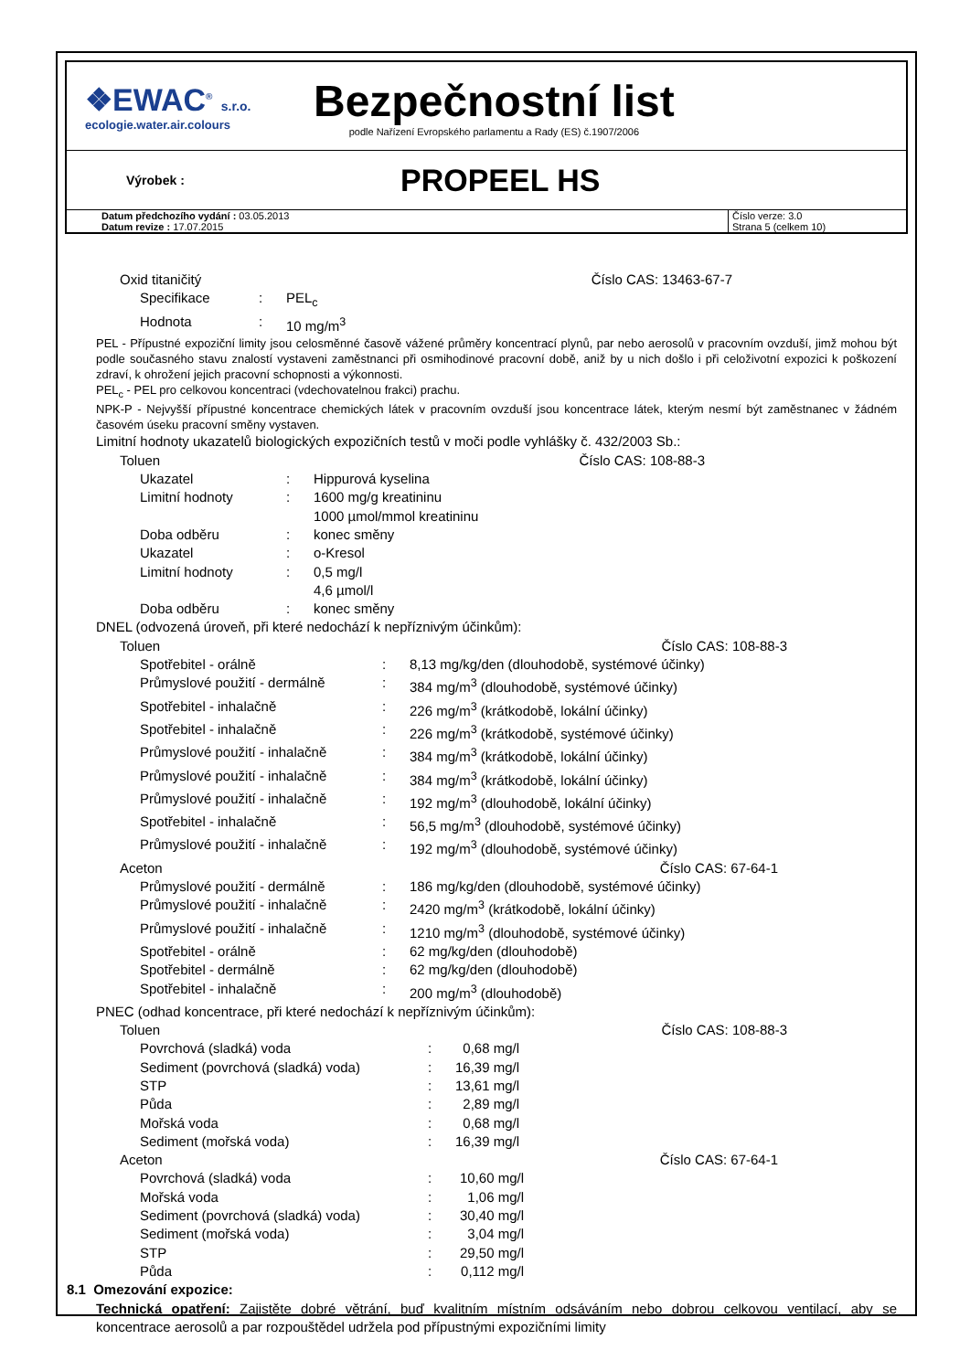❖EWAC<sup>®</sup> s.r.o.
ecologie.water.air.colours
Bezpečnostní list
podle Nařízení Evropského parlamentu a Rady (ES) č.1907/2006
Výrobek :
PROPEEL HS
Datum předchozího vydání : 03.05.2013
Datum revize : 17.07.2015
Číslo verze: 3.0
Strana 5 (celkem 10)
Oxid titaničitý Číslo CAS: 13463-67-7
| Specifikace | : | PEL<sub>c</sub> |
| Hodnota | : | 10 mg/m<sup>3</sup> |
PEL - Přípustné expoziční limity jsou celosměnné časově vážené průměry koncentrací plynů, par nebo aerosolů v pracovním ovzduší, jimž mohou být podle současného stavu znalostí vystaveni zaměstnanci při osmihodinové pracovní době, aniž by u nich došlo i při celoživotní expozici k poškození zdraví, k ohrožení jejich pracovní schopnosti a výkonnosti.
PEL<sub>c</sub> - PEL pro celkovou koncentraci (vdechovatelnou frakci) prachu.
NPK-P - Nejvyšší přípustné koncentrace chemických látek v pracovním ovzduší jsou koncentrace látek, kterým nesmí být zaměstnanec v žádném časovém úseku pracovní směny vystaven.
Limitní hodnoty ukazatelů biologických expozičních testů v moči podle vyhlášky č. 432/2003 Sb.:
Toluen Číslo CAS: 108-88-3
| Ukazatel | : | Hippurová kyselina |
| Limitní hodnoty | : | 1600 mg/g kreatininu 1000 µmol/mmol kreatininu |
| Doba odběru | : | konec směny |
| Ukazatel | : | o-Kresol |
| Limitní hodnoty | : | 0,5 mg/l 4,6 µmol/l |
| Doba odběru | : | konec směny |
DNEL (odvozená úroveň, při které nedochází k nepříznivým účinkům):
Toluen Číslo CAS: 108-88-3
| Spotřebitel - orálně | : | 8,13 mg/kg/den (dlouhodobě, systémové účinky) |
| Průmyslové použití - dermálně | : | 384 mg/m<sup>3</sup> (dlouhodobě, systémové účinky) |
| Spotřebitel - inhalačně | : | 226 mg/m<sup>3</sup> (krátkodobě, lokální účinky) |
| Spotřebitel - inhalačně | : | 226 mg/m<sup>3</sup> (krátkodobě, systémové účinky) |
| Průmyslové použití - inhalačně | : | 384 mg/m<sup>3</sup> (krátkodobě, lokální účinky) |
| Průmyslové použití - inhalačně | : | 384 mg/m<sup>3</sup> (krátkodobě, lokální účinky) |
| Průmyslové použití - inhalačně | : | 192 mg/m<sup>3</sup> (dlouhodobě, lokální účinky) |
| Spotřebitel - inhalačně | : | 56,5 mg/m<sup>3</sup> (dlouhodobě, systémové účinky) |
| Průmyslové použití - inhalačně | : | 192 mg/m<sup>3</sup> (dlouhodobě, systémové účinky) |
Aceton Číslo CAS: 67-64-1
| Průmyslové použití - dermálně | : | 186 mg/kg/den (dlouhodobě, systémové účinky) |
| Průmyslové použití - inhalačně | : | 2420 mg/m<sup>3</sup> (krátkodobě, lokální účinky) |
| Průmyslové použití - inhalačně | : | 1210 mg/m<sup>3</sup> (dlouhodobě, systémové účinky) |
| Spotřebitel - orálně | : | 62 mg/kg/den (dlouhodobě) |
| Spotřebitel - dermálně | : | 62 mg/kg/den (dlouhodobě) |
| Spotřebitel - inhalačně | : | 200 mg/m<sup>3</sup> (dlouhodobě) |
PNEC (odhad koncentrace, při které nedochází k nepříznivým účinkům):
Toluen Číslo CAS: 108-88-3
| Povrchová (sladká) voda | : | 0,68 mg/l |
| Sediment (povrchová (sladká) voda) | : | 16,39 mg/l |
| STP | : | 13,61 mg/l |
| Půda | : | 2,89 mg/l |
| Mořská voda | : | 0,68 mg/l |
| Sediment (mořská voda) | : | 16,39 mg/l |
Aceton Číslo CAS: 67-64-1
| Povrchová (sladká) voda | : | 10,60 mg/l |
| Mořská voda | : | 1,06 mg/l |
| Sediment (povrchová (sladká) voda) | : | 30,40 mg/l |
| Sediment (mořská voda) | : | 3,04 mg/l |
| STP | : | 29,50 mg/l |
| Půda | : | 0,112 mg/l |
8.1 Omezování expozice:
Technická opatření: Zajistěte dobré větrání, buď kvalitním místním odsáváním nebo dobrou celkovou ventilací, aby se koncentrace aerosolů a par rozpouštědel udržela pod přípustnými expozičními limity